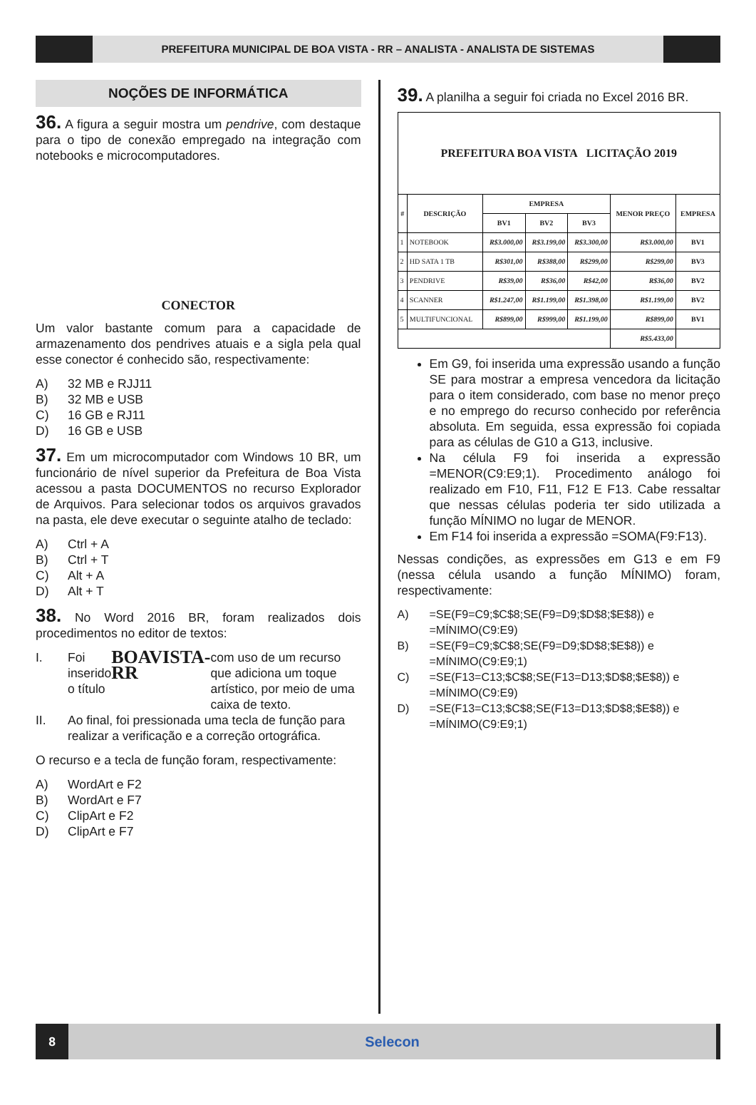PREFEITURA MUNICIPAL DE BOA VISTA - RR – ANALISTA - ANALISTA DE SISTEMAS
NOÇÕES DE INFORMÁTICA
36. A figura a seguir mostra um pendrive, com destaque para o tipo de conexão empregado na integração com notebooks e microcomputadores.
CONECTOR
Um valor bastante comum para a capacidade de armazenamento dos pendrives atuais e a sigla pela qual esse conector é conhecido são, respectivamente:
A) 32 MB e RJJ11
B) 32 MB e USB
C) 16 GB e RJ11
D) 16 GB e USB
37. Em um microcomputador com Windows 10 BR, um funcionário de nível superior da Prefeitura de Boa Vista acessou a pasta DOCUMENTOS no recurso Explorador de Arquivos. Para selecionar todos os arquivos gravados na pasta, ele deve executar o seguinte atalho de teclado:
A) Ctrl + A
B) Ctrl + T
C) Alt + A
D) Alt + T
38. No Word 2016 BR, foram realizados dois procedimentos no editor de textos:
I. Foi inserido o título BOAVISTA-RR com uso de um recurso que adiciona um toque artístico, por meio de uma caixa de texto.
II. Ao final, foi pressionada uma tecla de função para realizar a verificação e a correção ortográfica.
O recurso e a tecla de função foram, respectivamente:
A) WordArt e F2
B) WordArt e F7
C) ClipArt e F2
D) ClipArt e F7
39. A planilha a seguir foi criada no Excel 2016 BR.
| PREFEITURA BOA VISTA LICITAÇÃO 2019 | | | | | | |
| # | DESCRIÇÃO | EMPRESA | | | MENOR PREÇO | EMPRESA |
| | | BV1 | BV2 | BV3 | | |
| 1 | NOTEBOOK | R$3.000,00 | R$3.199,00 | R$3.300,00 | R$3.000,00 | BV1 |
| 2 | HD SATA 1 TB | R$301,00 | R$388,00 | R$299,00 | R$299,00 | BV3 |
| 3 | PENDRIVE | R$39,00 | R$36,00 | R$42,00 | R$36,00 | BV2 |
| 4 | SCANNER | R$1.247,00 | R$1.199,00 | R$1.398,00 | R$1.199,00 | BV2 |
| 5 | MULTIFUNCIONAL | R$899,00 | R$999,00 | R$1.199,00 | R$899,00 | BV1 |
| | | | | | R$5.433,00 | |
Em G9, foi inserida uma expressão usando a função SE para mostrar a empresa vencedora da licitação para o item considerado, com base no menor preço e no emprego do recurso conhecido por referência absoluta. Em seguida, essa expressão foi copiada para as células de G10 a G13, inclusive.
Na célula F9 foi inserida a expressão =MENOR(C9:E9;1). Procedimento análogo foi realizado em F10, F11, F12 E F13. Cabe ressaltar que nessas células poderia ter sido utilizada a função MÍNIMO no lugar de MENOR.
Em F14 foi inserida a expressão =SOMA(F9:F13).
Nessas condições, as expressões em G13 e em F9 (nessa célula usando a função MÍNIMO) foram, respectivamente:
A) =SE(F9=C9;$C$8;SE(F9=D9;$D$8;$E$8)) e =MÍNIMO(C9:E9)
B) =SE(F9=C9;$C$8;SE(F9=D9;$D$8;$E$8)) e =MÍNIMO(C9:E9;1)
C) =SE(F13=C13;$C$8;SE(F13=D13;$D$8;$E$8)) e =MÍNIMO(C9:E9)
D) =SE(F13=C13;$C$8;SE(F13=D13;$D$8;$E$8)) e =MÍNIMO(C9:E9;1)
8
Selecon